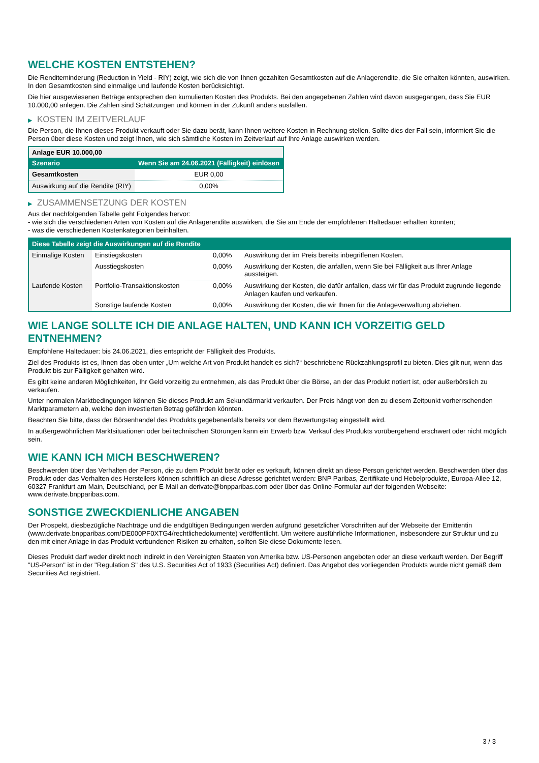WELCHE KOSTEN ENTSTEHEN?
Die Renditeminderung (Reduction in Yield - RIY) zeigt, wie sich die von Ihnen gezahlten Gesamtkosten auf die Anlagerendite, die Sie erhalten könnten, auswirken. In den Gesamtkosten sind einmalige und laufende Kosten berücksichtigt.
Die hier ausgewiesenen Beträge entsprechen den kumulierten Kosten des Produkts. Bei den angegebenen Zahlen wird davon ausgegangen, dass Sie EUR 10.000,00 anlegen. Die Zahlen sind Schätzungen und können in der Zukunft anders ausfallen.
▶ KOSTEN IM ZEITVERLAUF
Die Person, die Ihnen dieses Produkt verkauft oder Sie dazu berät, kann Ihnen weitere Kosten in Rechnung stellen. Sollte dies der Fall sein, informiert Sie die Person über diese Kosten und zeigt Ihnen, wie sich sämtliche Kosten im Zeitverlauf auf Ihre Anlage auswirken werden.
| Anlage EUR 10.000,00 | |
| --- | --- |
| Szenario | Wenn Sie am 24.06.2021 (Fälligkeit) einlösen |
| Gesamtkosten | EUR 0,00 |
| Auswirkung auf die Rendite (RIY) | 0,00% |
▶ ZUSAMMENSETZUNG DER KOSTEN
Aus der nachfolgenden Tabelle geht Folgendes hervor:
- wie sich die verschiedenen Arten von Kosten auf die Anlagerendite auswirken, die Sie am Ende der empfohlenen Haltedauer erhalten könnten;
- was die verschiedenen Kostenkategorien beinhalten.
| Diese Tabelle zeigt die Auswirkungen auf die Rendite | | | |
| --- | --- | --- | --- |
| Einmalige Kosten | Einstiegskosten | 0,00% | Auswirkung der im Preis bereits inbegriffenen Kosten. |
| | Ausstiegskosten | 0,00% | Auswirkung der Kosten, die anfallen, wenn Sie bei Fälligkeit aus Ihrer Anlage aussteigen. |
| Laufende Kosten | Portfolio-Transaktionskosten | 0,00% | Auswirkung der Kosten, die dafür anfallen, dass wir für das Produkt zugrunde liegende Anlagen kaufen und verkaufen. |
| | Sonstige laufende Kosten | 0,00% | Auswirkung der Kosten, die wir Ihnen für die Anlageverwaltung abziehen. |
WIE LANGE SOLLTE ICH DIE ANLAGE HALTEN, UND KANN ICH VORZEITIG GELD ENTNEHMEN?
Empfohlene Haltedauer: bis 24.06.2021, dies entspricht der Fälligkeit des Produkts.
Ziel des Produkts ist es, Ihnen das oben unter „Um welche Art von Produkt handelt es sich?“ beschriebene Rückzahlungsprofil zu bieten. Dies gilt nur, wenn das Produkt bis zur Fälligkeit gehalten wird.
Es gibt keine anderen Möglichkeiten, Ihr Geld vorzeitig zu entnehmen, als das Produkt über die Börse, an der das Produkt notiert ist, oder außerbörslich zu verkaufen.
Unter normalen Marktbedingungen können Sie dieses Produkt am Sekundärmarkt verkaufen. Der Preis hängt von den zu diesem Zeitpunkt vorherrschenden Marktparametern ab, welche den investierten Betrag gefährden könnten.
Beachten Sie bitte, dass der Börsenhandel des Produkts gegebenenfalls bereits vor dem Bewertungstag eingestellt wird.
In außergewöhnlichen Marktsituationen oder bei technischen Störungen kann ein Erwerb bzw. Verkauf des Produkts vorübergehend erschwert oder nicht möglich sein.
WIE KANN ICH MICH BESCHWEREN?
Beschwerden über das Verhalten der Person, die zu dem Produkt berät oder es verkauft, können direkt an diese Person gerichtet werden. Beschwerden über das Produkt oder das Verhalten des Herstellers können schriftlich an diese Adresse gerichtet werden: BNP Paribas, Zertifikate und Hebelprodukte, Europa-Allee 12, 60327 Frankfurt am Main, Deutschland, per E-Mail an derivate@bnpparibas.com oder über das Online-Formular auf der folgenden Webseite: www.derivate.bnpparibas.com.
SONSTIGE ZWECKDIENLICHE ANGABEN
Der Prospekt, diesbezügliche Nachträge und die endgültigen Bedingungen werden aufgrund gesetzlicher Vorschriften auf der Webseite der Emittentin (www.derivate.bnpparibas.com/DE000PF0XTG4/rechtlichedokumente) veröffentlicht. Um weitere ausführliche Informationen, insbesondere zur Struktur und zu den mit einer Anlage in das Produkt verbundenen Risiken zu erhalten, sollten Sie diese Dokumente lesen.
Dieses Produkt darf weder direkt noch indirekt in den Vereinigten Staaten von Amerika bzw. US-Personen angeboten oder an diese verkauft werden. Der Begriff "US-Person" ist in der "Regulation S" des U.S. Securities Act of 1933 (Securities Act) definiert. Das Angebot des vorliegenden Produkts wurde nicht gemäß dem Securities Act registriert.
3 / 3